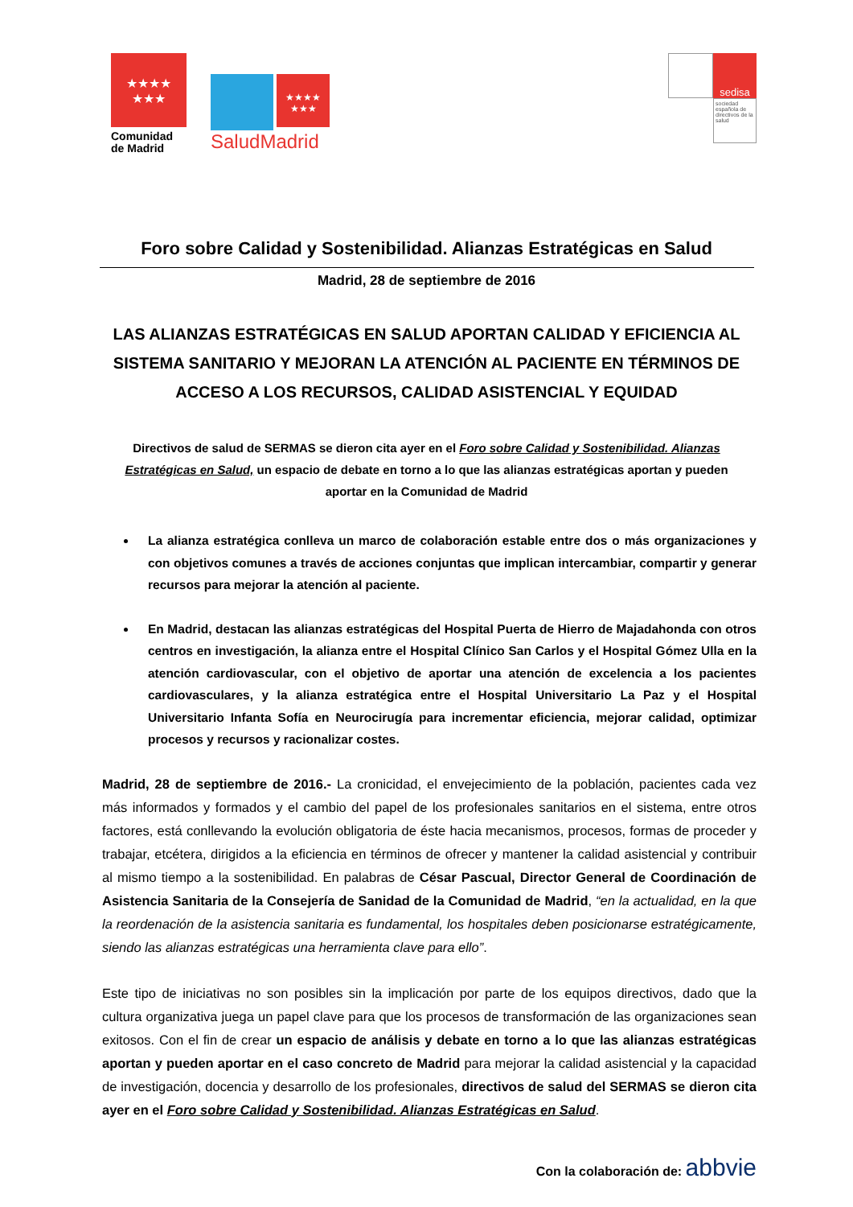★★★★
★★★
Comunidad de Madrid
★★★★
★★★
SaludMadrid
sedisa
sociedad española de directivos de la salud
Foro sobre Calidad y Sostenibilidad. Alianzas Estratégicas en Salud
Madrid, 28 de septiembre de 2016
LAS ALIANZAS ESTRATÉGICAS EN SALUD APORTAN CALIDAD Y EFICIENCIA AL SISTEMA SANITARIO Y MEJORAN LA ATENCIÓN AL PACIENTE EN TÉRMINOS DE ACCESO A LOS RECURSOS, CALIDAD ASISTENCIAL Y EQUIDAD
Directivos de salud de SERMAS se dieron cita ayer en el Foro sobre Calidad y Sostenibilidad. Alianzas Estratégicas en Salud, un espacio de debate en torno a lo que las alianzas estratégicas aportan y pueden aportar en la Comunidad de Madrid
La alianza estratégica conlleva un marco de colaboración estable entre dos o más organizaciones y con objetivos comunes a través de acciones conjuntas que implican intercambiar, compartir y generar recursos para mejorar la atención al paciente.
En Madrid, destacan las alianzas estratégicas del Hospital Puerta de Hierro de Majadahonda con otros centros en investigación, la alianza entre el Hospital Clínico San Carlos y el Hospital Gómez Ulla en la atención cardiovascular, con el objetivo de aportar una atención de excelencia a los pacientes cardiovasculares, y la alianza estratégica entre el Hospital Universitario La Paz y el Hospital Universitario Infanta Sofía en Neurocirugía para incrementar eficiencia, mejorar calidad, optimizar procesos y recursos y racionalizar costes.
Madrid, 28 de septiembre de 2016.- La cronicidad, el envejecimiento de la población, pacientes cada vez más informados y formados y el cambio del papel de los profesionales sanitarios en el sistema, entre otros factores, está conllevando la evolución obligatoria de éste hacia mecanismos, procesos, formas de proceder y trabajar, etcétera, dirigidos a la eficiencia en términos de ofrecer y mantener la calidad asistencial y contribuir al mismo tiempo a la sostenibilidad. En palabras de César Pascual, Director General de Coordinación de Asistencia Sanitaria de la Consejería de Sanidad de la Comunidad de Madrid, “en la actualidad, en la que la reordenación de la asistencia sanitaria es fundamental, los hospitales deben posicionarse estratégicamente, siendo las alianzas estratégicas una herramienta clave para ello”.
Este tipo de iniciativas no son posibles sin la implicación por parte de los equipos directivos, dado que la cultura organizativa juega un papel clave para que los procesos de transformación de las organizaciones sean exitosos. Con el fin de crear un espacio de análisis y debate en torno a lo que las alianzas estratégicas aportan y pueden aportar en el caso concreto de Madrid para mejorar la calidad asistencial y la capacidad de investigación, docencia y desarrollo de los profesionales, directivos de salud del SERMAS se dieron cita ayer en el Foro sobre Calidad y Sostenibilidad. Alianzas Estratégicas en Salud.
Con la colaboración de: abbvie